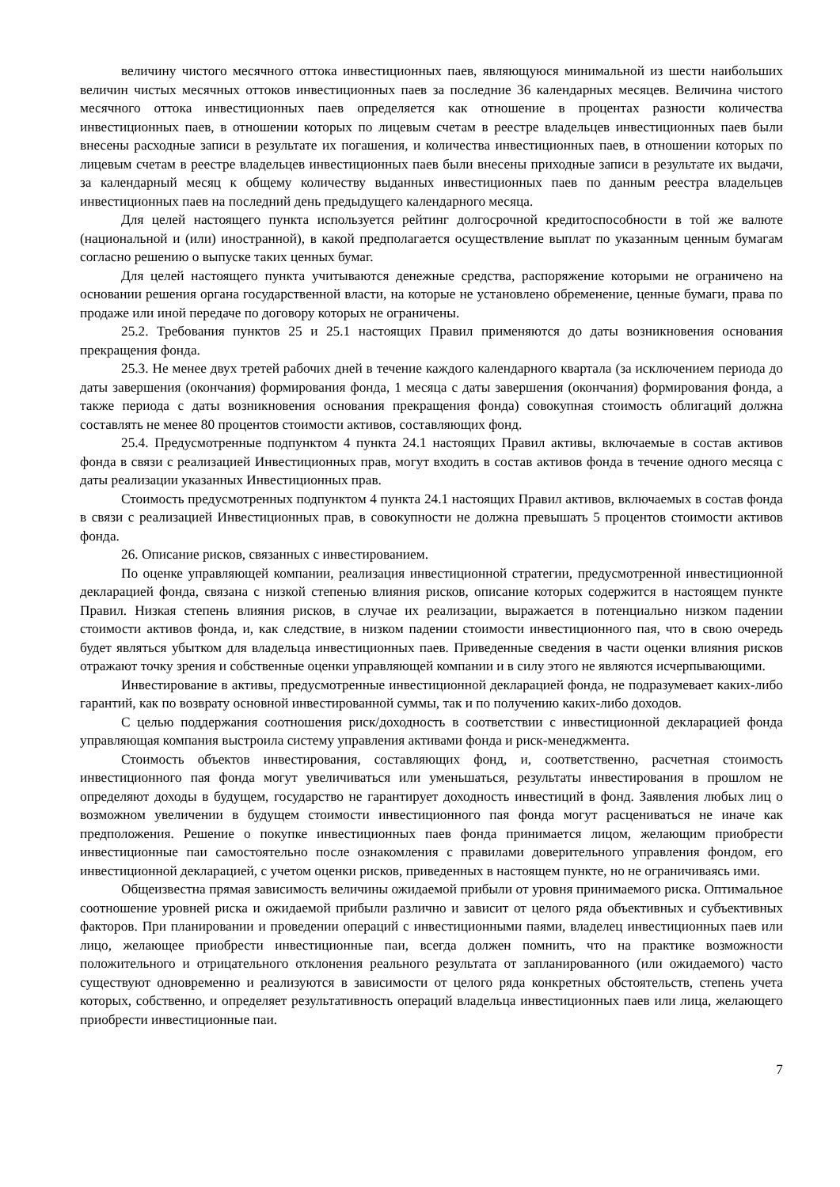величину чистого месячного оттока инвестиционных паев, являющуюся минимальной из шести наибольших величин чистых месячных оттоков инвестиционных паев за последние 36 календарных месяцев. Величина чистого месячного оттока инвестиционных паев определяется как отношение в процентах разности количества инвестиционных паев, в отношении которых по лицевым счетам в реестре владельцев инвестиционных паев были внесены расходные записи в результате их погашения, и количества инвестиционных паев, в отношении которых по лицевым счетам в реестре владельцев инвестиционных паев были внесены приходные записи в результате их выдачи, за календарный месяц к общему количеству выданных инвестиционных паев по данным реестра владельцев инвестиционных паев на последний день предыдущего календарного месяца.
Для целей настоящего пункта используется рейтинг долгосрочной кредитоспособности в той же валюте (национальной и (или) иностранной), в какой предполагается осуществление выплат по указанным ценным бумагам согласно решению о выпуске таких ценных бумаг.
Для целей настоящего пункта учитываются денежные средства, распоряжение которыми не ограничено на основании решения органа государственной власти, на которые не установлено обременение, ценные бумаги, права по продаже или иной передаче по договору которых не ограничены.
25.2. Требования пунктов 25 и 25.1 настоящих Правил применяются до даты возникновения основания прекращения фонда.
25.3. Не менее двух третей рабочих дней в течение каждого календарного квартала (за исключением периода до даты завершения (окончания) формирования фонда, 1 месяца с даты завершения (окончания) формирования фонда, а также периода с даты возникновения основания прекращения фонда) совокупная стоимость облигаций должна составлять не менее 80 процентов стоимости активов, составляющих фонд.
25.4. Предусмотренные подпунктом 4 пункта 24.1 настоящих Правил активы, включаемые в состав активов фонда в связи с реализацией Инвестиционных прав, могут входить в состав активов фонда в течение одного месяца с даты реализации указанных Инвестиционных прав.
Стоимость предусмотренных подпунктом 4 пункта 24.1 настоящих Правил активов, включаемых в состав фонда в связи с реализацией Инвестиционных прав, в совокупности не должна превышать 5 процентов стоимости активов фонда.
26. Описание рисков, связанных с инвестированием.
По оценке управляющей компании, реализация инвестиционной стратегии, предусмотренной инвестиционной декларацией фонда, связана с низкой степенью влияния рисков, описание которых содержится в настоящем пункте Правил. Низкая степень влияния рисков, в случае их реализации, выражается в потенциально низком падении стоимости активов фонда, и, как следствие, в низком падении стоимости инвестиционного пая, что в свою очередь будет являться убытком для владельца инвестиционных паев. Приведенные сведения в части оценки влияния рисков отражают точку зрения и собственные оценки управляющей компании и в силу этого не являются исчерпывающими.
Инвестирование в активы, предусмотренные инвестиционной декларацией фонда, не подразумевает каких-либо гарантий, как по возврату основной инвестированной суммы, так и по получению каких-либо доходов.
С целью поддержания соотношения риск/доходность в соответствии с инвестиционной декларацией фонда управляющая компания выстроила систему управления активами фонда и риск-менеджмента.
Стоимость объектов инвестирования, составляющих фонд, и, соответственно, расчетная стоимость инвестиционного пая фонда могут увеличиваться или уменьшаться, результаты инвестирования в прошлом не определяют доходы в будущем, государство не гарантирует доходность инвестиций в фонд. Заявления любых лиц о возможном увеличении в будущем стоимости инвестиционного пая фонда могут расцениваться не иначе как предположения. Решение о покупке инвестиционных паев фонда принимается лицом, желающим приобрести инвестиционные паи самостоятельно после ознакомления с правилами доверительного управления фондом, его инвестиционной декларацией, с учетом оценки рисков, приведенных в настоящем пункте, но не ограничиваясь ими.
Общеизвестна прямая зависимость величины ожидаемой прибыли от уровня принимаемого риска. Оптимальное соотношение уровней риска и ожидаемой прибыли различно и зависит от целого ряда объективных и субъективных факторов. При планировании и проведении операций с инвестиционными паями, владелец инвестиционных паев или лицо, желающее приобрести инвестиционные паи, всегда должен помнить, что на практике возможности положительного и отрицательного отклонения реального результата от запланированного (или ожидаемого) часто существуют одновременно и реализуются в зависимости от целого ряда конкретных обстоятельств, степень учета которых, собственно, и определяет результативность операций владельца инвестиционных паев или лица, желающего приобрести инвестиционные паи.
7